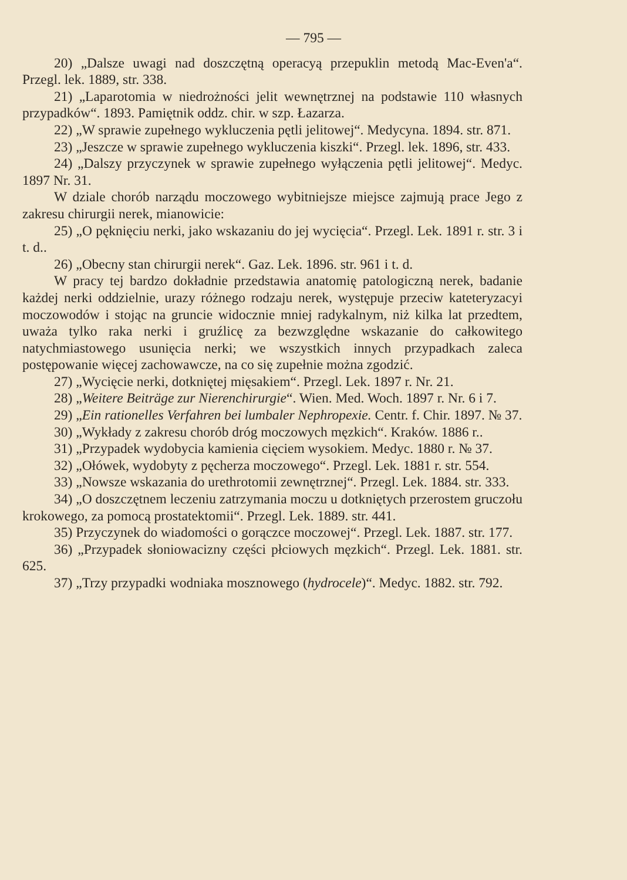— 795 —
20) „Dalsze uwagi nad doszczętną operacyą przepuklin metodą Mac-Even'a“. Przegl. lek. 1889, str. 338.
21) „Laparotomia w niedrożności jelit wewnętrznej na podstawie 110 własnych przypadków“. 1893. Pamiętnik oddz. chir. w szp. Łazarza.
22) „W sprawie zupełnego wykluczenia pętli jelitowej“. Medycyna. 1894. str. 871.
23) „Jeszcze w sprawie zupełnego wykluczenia kiszki“. Przegl. lek. 1896, str. 433.
24) „Dalszy przyczynek w sprawie zupełnego wyłączenia pętli jelitowej“. Medyc. 1897 Nr. 31.
W dziale chorób narządu moczowego wybitniejsze miejsce zajmują prace Jego z zakresu chirurgii nerek, mianowicie:
25) „O pęknięciu nerki, jako wskazaniu do jej wycięcia“. Przegl. Lek. 1891 r. str. 3 i t. d..
26) „Obecny stan chirurgii nerek“. Gaz. Lek. 1896. str. 961 i t. d.
W pracy tej bardzo dokładnie przedstawia anatomię patologiczną nerek, badanie każdej nerki oddzielnie, urazy różnego rodzaju nerek, występuje przeciw kateteryzacyi moczowodów i stojąc na gruncie widocznie mniej radykalnym, niż kilka lat przedtem, uważa tylko raka nerki i gruźlicę za bezwzględne wskazanie do całkowitego natychmiastowego usunięcia nerki; we wszystkich innych przypadkach zaleca postępowanie więcej zachowawcze, na co się zupełnie można zgodzić.
27) „Wycięcie nerki, dotkniętej mięsakiem“. Przegl. Lek. 1897 r. Nr. 21.
28) „Weitere Beiträge zur Nierenchirurgie“. Wien. Med. Woch. 1897 r. Nr. 6 i 7.
29) „Ein rationelles Verfahren bei lumbaler Nephropexie. Centr. f. Chir. 1897. № 37.
30) „Wykłady z zakresu chorób dróg moczowych męzkich“. Kraków. 1886 r..
31) „Przypadek wydobycia kamienia cięciem wysokiem. Medyc. 1880 r. № 37.
32) „Ołówek, wydobyty z pęcherza moczowego“. Przegl. Lek. 1881 r. str. 554.
33) „Nowsze wskazania do urethrotomii zewnętrznej“. Przegl. Lek. 1884. str. 333.
34) „O doszczętnem leczeniu zatrzymania moczu u dotkniętych przerostem gruczołu krokowego, za pomocą prostatektomii“. Przegl. Lek. 1889. str. 441.
35) Przyczynek do wiadomości o gorączce moczowej“. Przegl. Lek. 1887. str. 177.
36) „Przypadek słoniowacizny części płciowych męzkich“. Przegl. Lek. 1881. str. 625.
37) „Trzy przypadki wodniaka mosznowego (hydrocele)“. Medyc. 1882. str. 792.